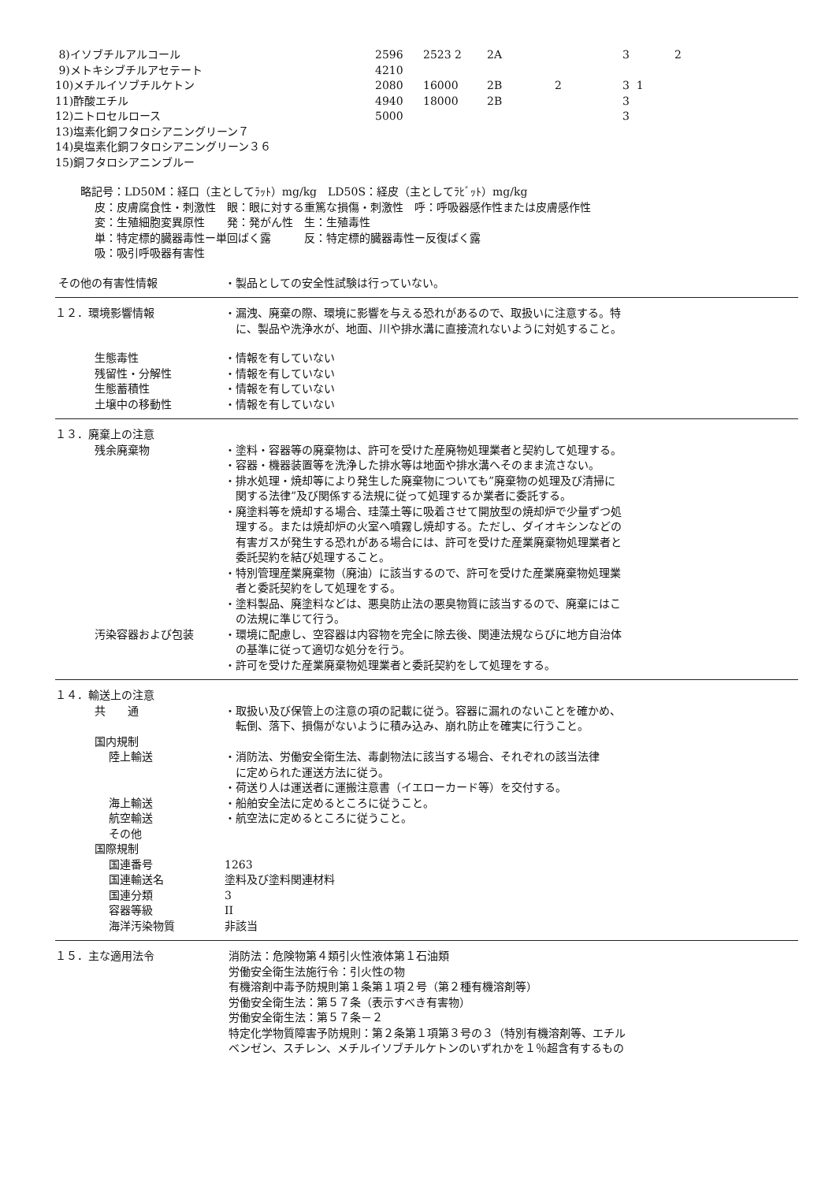| 8)イソブチルアルコール | 2596 | 2523 2 | 2A | | 3 | 2 |
| 9)メトキシブチルアセテート | 4210 | | | | | |
| 10)メチルイソブチルケトン | 2080 | 16000 | 2B | 2 | 3 1 | |
| 11)酢酸エチル | 4940 | 18000 | 2B | | 3 | |
| 12)ニトロセルロース | 5000 | | | | 3 | |
| 13)塩素化銅フタロシアニングリーン７ | | | | | | |
| 14)臭塩素化銅フタロシアニングリーン３６ | | | | | | |
| 15)銅フタロシアニンブルー | | | | | | |
略記号：LD50M：経口（主としてﾗｯﾄ）mg/kg　LD50S：経皮（主としてﾗﾋﾞｯﾄ）mg/kg
皮：皮膚腐食性・刺激性　眼：眼に対する重篤な損傷・刺激性　呼：呼吸器感作性または皮膚感作性
変：生殖細胞変異原性　　発：発がん性　生：生殖毒性
単：特定標的臓器毒性ー単回ばく露　　　反：特定標的臓器毒性ー反復ばく露
吸：吸引呼吸器有害性
その他の有害性情報 ・製品としての安全性試験は行っていない。
１２．環境影響情報 ・漏洩、廃棄の際、環境に影響を与える恐れがあるので、取扱いに注意する。特
　に、製品や洗浄水が、地面、川や排水溝に直接流れないように対処すること。
生態毒性 ・情報を有していない
残留性・分解性 ・情報を有していない
生態蓄積性 ・情報を有していない
土壌中の移動性 ・情報を有していない
１３．廃棄上の注意
残余廃棄物 ・塗料・容器等の廃棄物は、許可を受けた産廃物処理業者と契約して処理する。
・容器・機器装置等を洗浄した排水等は地面や排水溝へそのまま流さない。
・排水処理・焼却等により発生した廃棄物についても”廃棄物の処理及び清掃に
　関する法律”及び関係する法規に従って処理するか業者に委託する。
・廃塗料等を焼却する場合、珪藻土等に吸着させて開放型の焼却炉で少量ずつ処
　理する。または焼却炉の火室へ噴霧し焼却する。ただし、ダイオキシンなどの
　有害ガスが発生する恐れがある場合には、許可を受けた産業廃棄物処理業者と
　委託契約を結び処理すること。
・特別管理産業廃棄物（廃油）に該当するので、許可を受けた産業廃棄物処理業
　者と委託契約をして処理をする。
・塗料製品、廃塗料などは、悪臭防止法の悪臭物質に該当するので、廃棄にはこ
　の法規に準じて行う。
汚染容器および包装 ・環境に配慮し、空容器は内容物を完全に除去後、関連法規ならびに地方自治体
　の基準に従って適切な処分を行う。
・許可を受けた産業廃棄物処理業者と委託契約をして処理をする。
１４．輸送上の注意
共　　通 ・取扱い及び保管上の注意の項の記載に従う。容器に漏れのないことを確かめ、
　転倒、落下、損傷がないように積み込み、崩れ防止を確実に行うこと。
国内規制
陸上輸送 ・消防法、労働安全衛生法、毒劇物法に該当する場合、それぞれの該当法律
　に定められた運送方法に従う。
・荷送り人は運送者に運搬注意書（イエローカード等）を交付する。
海上輸送 ・船舶安全法に定めるところに従うこと。
航空輸送 ・航空法に定めるところに従うこと。
その他
国際規制
国連番号 1263
国連輸送名 塗料及び塗料関連材料
国連分類 3
容器等級 II
海洋汚染物質 非該当
１５．主な適用法令 消防法：危険物第４類引火性液体第１石油類
労働安全衛生法施行令：引火性の物
有機溶剤中毒予防規則第１条第１項２号（第２種有機溶剤等）
労働安全衛生法：第５７条（表示すべき有害物）
労働安全衛生法：第５７条－２
特定化学物質障害予防規則：第２条第１項第３号の３（特別有機溶剤等、エチル
ベンゼン、スチレン、メチルイソブチルケトンのいずれかを１％超含有するもの